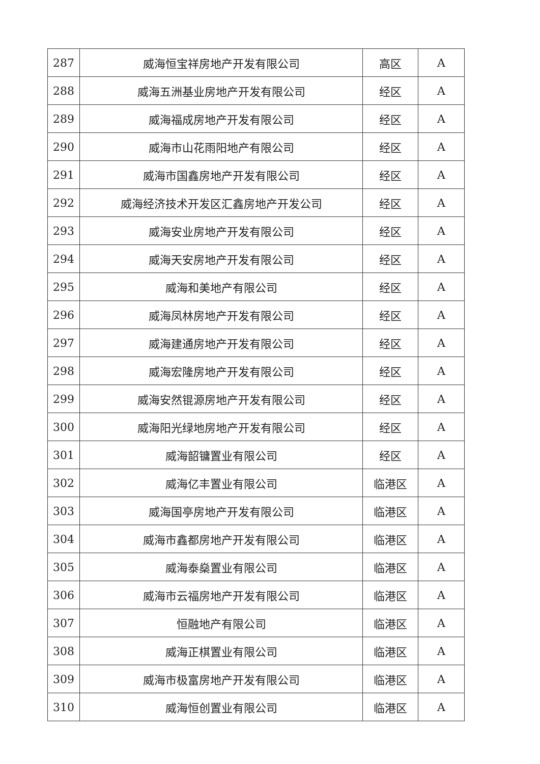| 287 | 威海恒宝祥房地产开发有限公司 | 高区 | A |
| 288 | 威海五洲基业房地产开发有限公司 | 经区 | A |
| 289 | 威海福成房地产开发有限公司 | 经区 | A |
| 290 | 威海市山花雨阳地产有限公司 | 经区 | A |
| 291 | 威海市国鑫房地产开发有限公司 | 经区 | A |
| 292 | 威海经济技术开发区汇鑫房地产开发公司 | 经区 | A |
| 293 | 威海安业房地产开发有限公司 | 经区 | A |
| 294 | 威海天安房地产开发有限公司 | 经区 | A |
| 295 | 威海和美地产有限公司 | 经区 | A |
| 296 | 威海凤林房地产开发有限公司 | 经区 | A |
| 297 | 威海建通房地产开发有限公司 | 经区 | A |
| 298 | 威海宏隆房地产开发有限公司 | 经区 | A |
| 299 | 威海安然锟源房地产开发有限公司 | 经区 | A |
| 300 | 威海阳光绿地房地产开发有限公司 | 经区 | A |
| 301 | 威海韶镛置业有限公司 | 经区 | A |
| 302 | 威海亿丰置业有限公司 | 临港区 | A |
| 303 | 威海国亭房地产开发有限公司 | 临港区 | A |
| 304 | 威海市鑫都房地产开发有限公司 | 临港区 | A |
| 305 | 威海泰燊置业有限公司 | 临港区 | A |
| 306 | 威海市云福房地产开发有限公司 | 临港区 | A |
| 307 | 恒融地产有限公司 | 临港区 | A |
| 308 | 威海正棋置业有限公司 | 临港区 | A |
| 309 | 威海市极富房地产开发有限公司 | 临港区 | A |
| 310 | 威海恒创置业有限公司 | 临港区 | A |